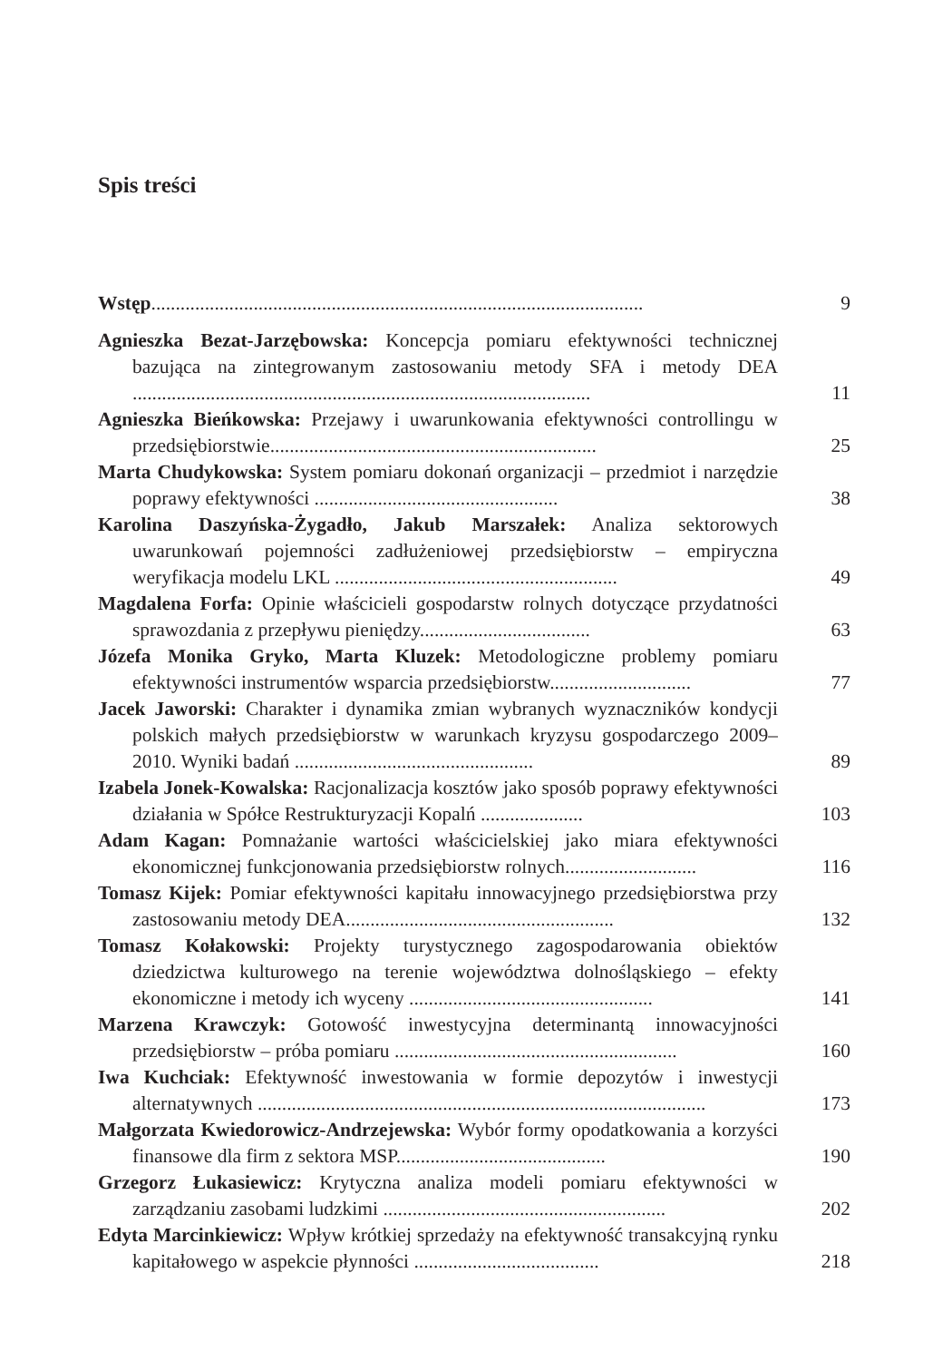Spis treści
Wstęp.....................................................................................................
9
Agnieszka Bezat-Jarzębowska: Koncepcja pomiaru efektywności technicznej bazująca na zintegrowanym zastosowaniu metody SFA i metody DEA ..............................................................................................
11
Agnieszka Bieńkowska: Przejawy i uwarunkowania efektywności controllingu w przedsiębiorstwie...................................................................
25
Marta Chudykowska: System pomiaru dokonań organizacji – przedmiot i narzędzie poprawy efektywności ..................................................
38
Karolina Daszyńska-Żygadło, Jakub Marszałek: Analiza sektorowych uwarunkowań pojemności zadłużeniowej przedsiębiorstw – empiryczna weryfikacja modelu LKL ..........................................................
49
Magdalena Forfa: Opinie właścicieli gospodarstw rolnych dotyczące przydatności sprawozdania z przepływu pieniędzy...................................
63
Józefa Monika Gryko, Marta Kluzek: Metodologiczne problemy pomiaru efektywności instrumentów wsparcia przedsiębiorstw.............................
77
Jacek Jaworski: Charakter i dynamika zmian wybranych wyznaczników kondycji polskich małych przedsiębiorstw w warunkach kryzysu gospodarczego 2009–2010. Wyniki badań .................................................
89
Izabela Jonek-Kowalska: Racjonalizacja kosztów jako sposób poprawy efektywności działania w Spółce Restrukturyzacji Kopalń .....................
103
Adam Kagan: Pomnażanie wartości właścicielskiej jako miara efektywności ekonomicznej funkcjonowania przedsiębiorstw rolnych...........................
116
Tomasz Kijek: Pomiar efektywności kapitału innowacyjnego przedsiębiorstwa przy zastosowaniu metody DEA.......................................................
132
Tomasz Kołakowski: Projekty turystycznego zagospodarowania obiektów dziedzictwa kulturowego na terenie województwa dolnośląskiego – efekty ekonomiczne i metody ich wyceny ..................................................
141
Marzena Krawczyk: Gotowość inwestycyjna determinantą innowacyjności przedsiębiorstw – próba pomiaru ..........................................................
160
Iwa Kuchciak: Efektywność inwestowania w formie depozytów i inwestycji alternatywnych ............................................................................................
173
Małgorzata Kwiedorowicz-Andrzejewska: Wybór formy opodatkowania a korzyści finansowe dla firm z sektora MSP...........................................
190
Grzegorz Łukasiewicz: Krytyczna analiza modeli pomiaru efektywności w zarządzaniu zasobami ludzkimi ..........................................................
202
Edyta Marcinkiewicz: Wpływ krótkiej sprzedaży na efektywność transakcyjną rynku kapitałowego w aspekcie płynności ......................................
218